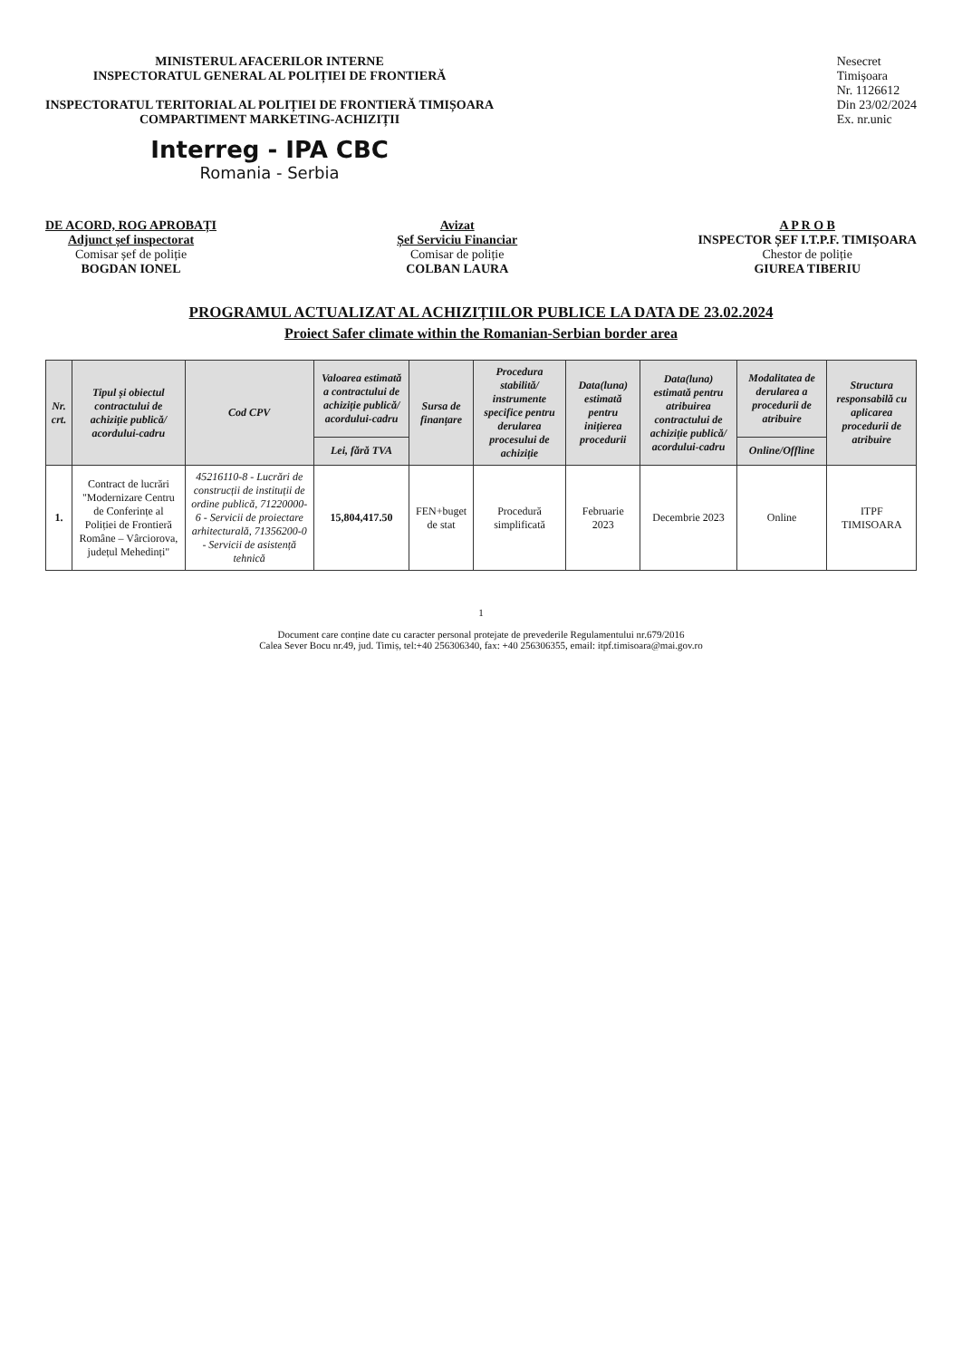MINISTERUL AFACERILOR INTERNE
INSPECTORATUL GENERAL AL POLIȚIEI DE FRONTIERĂ
INSPECTORATUL TERITORIAL AL POLIȚIEI DE FRONTIERĂ TIMIȘOARA
COMPARTIMENT MARKETING-ACHIZIȚII
Interreg - IPA CBC
Romania - Serbia
Nesecret
Timișoara
Nr. 1126612
Din 23/02/2024
Ex. nr.unic
DE ACORD, ROG APROBAȚI
Adjunct șef inspectorat
Comisar șef de poliție
BOGDAN IONEL
Avizat
Șef Serviciu Financiar
Comisar de poliție
COLBAN LAURA
A P R O B
INSPECTOR ȘEF I.T.P.F. TIMIȘOARA
Chestor de poliție
GIUREA TIBERIU
PROGRAMUL ACTUALIZAT AL ACHIZIȚIILOR PUBLICE LA DATA DE 23.02.2024
Proiect Safer climate within the Romanian-Serbian border area
| Nr. crt. | Tipul și obiectul contractului de achiziție publică/ acordului-cadru | Cod CPV | Valoarea estimată a contractului de achiziție publică/ acordului-cadru | Sursa de finanțare | Procedura stabilită/ instrumente specifice pentru derularea procesului de achiziție | Data(luna) estimată pentru inițierea procedurii | Data(luna) estimată pentru atribuirea contractului de achiziție publică/ acordului-cadru | Modalitatea de derularea a procedurii de atribuire | Structura responsabilă cu aplicarea procedurii de atribuire |
| --- | --- | --- | --- | --- | --- | --- | --- | --- | --- |
| | | | Lei, fără TVA | | | | | Online/Offline | |
| 1. | Contract de lucrări "Modernizare Centru de Conferințe al Poliției de Frontieră Române – Vârciorova, județul Mehedinți" | 45216110-8 - Lucrări de construcții de instituții de ordine publică, 71220000-6 - Servicii de proiectare arhitecturală, 71356200-0 - Servicii de asistență tehnică | 15,804,417.50 | FEN+buget de stat | Procedură simplificată | Februarie 2023 | Decembrie 2023 | Online | ITPF TIMISOARA |
1
Document care conține date cu caracter personal protejate de prevederile Regulamentului nr.679/2016
Calea Sever Bocu nr.49, jud. Timiș, tel:+40 256306340, fax: +40 256306355, email: itpf.timisoara@mai.gov.ro